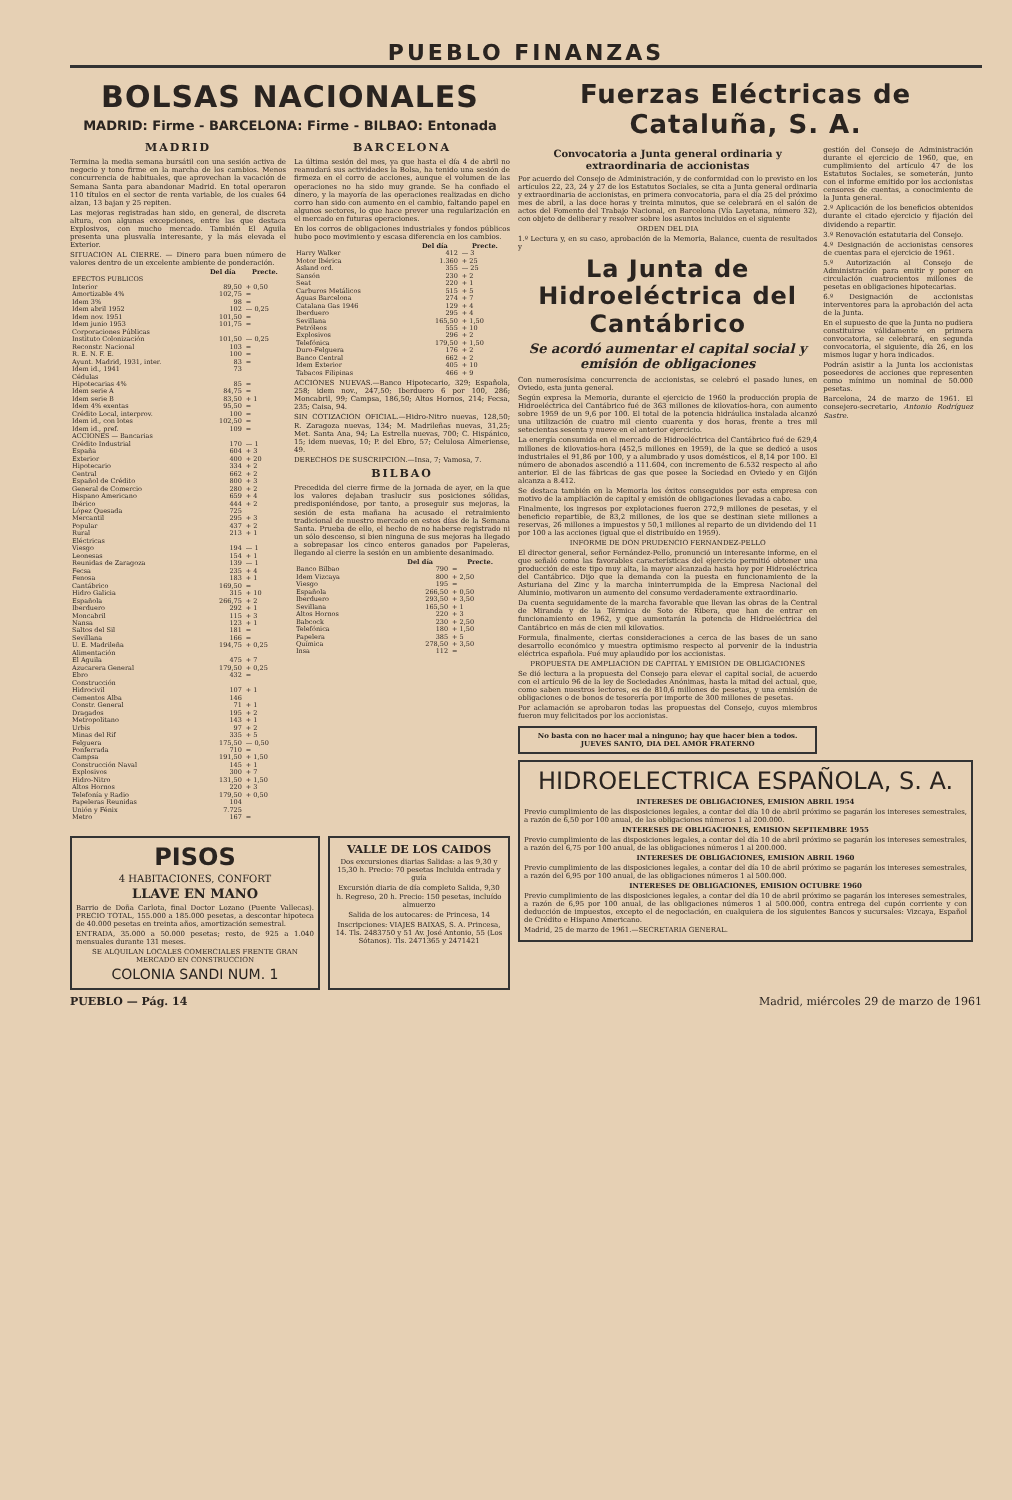PUEBLO FINANZAS
BOLSAS NACIONALES
MADRID: Firme - BARCELONA: Firme - BILBAO: Entonada
MADRID
Termina la media semana bursátil con una sesión activa de negocio y tono firme en la marcha de los cambios. Menos concurrencia de habituales, que aprovechan la vacación de Semana Santa para abandonar Madrid. En total operaron 110 títulos en el sector de renta variable, de los cuales 64 alzan, 13 bajan y 25 repiten.
Las mejoras registradas han sido, en general, de discreta altura, con algunas excepciones, entre las que destaca Explosivos, con mucho mercado. También El Aguila presenta una plusvalía interesante, y la más elevada el Exterior.
SITUACION AL CIERRE. — Dinero para buen número de valores dentro de un excelente ambiente de ponderación.
| | Del día | Precte. |
| --- | --- | --- |
| EFECTOS PUBLICOS | | |
| Interior | 89,50 | + 0,50 |
| Amortizable 4% | 102,75 | = |
| Idem 3% | 98 | = |
| Idem abril 1952 | 102 | — 0,25 |
| Idem nov. 1951 | 101,50 | = |
| Idem junio 1953 | 101,75 | = |
| Corporaciones Públicas | | |
| Instituto Colonización | 101,50 | — 0,25 |
| Reconstr. Nacional | 103 | = |
| R. E. N. F. E. | 100 | = |
| Ayunt. Madrid, 1931, inter. | 83 | = |
| Idem id., 1941 | 73 | |
| Cédulas | | |
| Hipotecarias 4% | 85 | = |
| Idem serie A | 84,75 | = |
| Idem serie B | 83,50 | + 1 |
| Idem 4% exentas | 95,50 | = |
| Crédito Local, interprov. | 100 | = |
| Idem id., con lotes | 102,50 | = |
| Idem id., pref. | 109 | = |
| ACCIONES — Bancarias | | |
| Crédito Industrial | 170 | — 1 |
| España | 604 | + 3 |
| Exterior | 400 | + 20 |
| Hipotecario | 334 | + 2 |
| Central | 662 | + 2 |
| Español de Crédito | 800 | + 3 |
| General de Comercio | 280 | + 2 |
| Hispano Americano | 659 | + 4 |
| Ibérico | 444 | + 2 |
| López Quesada | 725 | |
| Mercantil | 295 | + 3 |
| Popular | 437 | + 2 |
| Rural | 213 | + 1 |
| Eléctricas | | |
| Viesgo | 194 | — 1 |
| Leonesas | 154 | + 1 |
| Reunidas de Zaragoza | 139 | — 1 |
| Fecsa | 235 | + 4 |
| Fenosa | 183 | + 1 |
| Cantábrico | 169,50 | = |
| Hidro Galicia | 315 | + 10 |
| Española | 266,75 | + 2 |
| Iberduero | 292 | + 1 |
| Moncabril | 115 | + 3 |
| Nansa | 123 | + 1 |
| Saltos del Sil | 181 | = |
| Sevillana | 166 | = |
| U. E. Madrileña | 194,75 | + 0,25 |
| Alimentación | | |
| El Aguila | 475 | + 7 |
| Azucarera General | 179,50 | + 0,25 |
| Ebro | 432 | = |
| Construcción | | |
| Hidrocivil | 107 | + 1 |
| Cementos Alba | 146 | |
| Constr. General | 71 | + 1 |
| Dragados | 195 | + 2 |
| Metropolitano | 143 | + 1 |
| Urbis | 97 | + 2 |
| Minas del Rif | 335 | + 5 |
| Felguera | 175,50 | — 0,50 |
| Ponferrada | 710 | = |
| Campsa | 191,50 | + 1,50 |
| Construcción Naval | 145 | + 1 |
| Explosivos | 300 | + 7 |
| Hidro-Nitro | 131,50 | + 1,50 |
| Altos Hornos | 220 | + 3 |
| Telefonía y Radio | 179,50 | + 0,50 |
| Papeleras Reunidas | 104 | |
| Unión y Fénix | 7.725 | |
| Metro | 167 | = |
BARCELONA
La última sesión del mes, ya que hasta el día 4 de abril no reanudará sus actividades la Bolsa, ha tenido una sesión de firmeza en el corro de acciones, aunque el volumen de las operaciones no ha sido muy grande. Se ha confiado el dinero, y la mayoría de las operaciones realizadas en dicho corro han sido con aumento en el cambio, faltando papel en algunos sectores, lo que hace prever una regularización en el mercado en futuras operaciones.
En los corros de obligaciones industriales y fondos públicos hubo poco movimiento y escasa diferencia en los cambios.
| | Del día | Precte. |
| --- | --- | --- |
| Harry Walker | 412 | — 3 |
| Motor Ibérica | 1.360 | + 25 |
| Asland ord. | 355 | — 25 |
| Sansón | 230 | + 2 |
| Seat | 220 | + 1 |
| Carburos Metálicos | 515 | + 5 |
| Aguas Barcelona | 274 | + 7 |
| Catalana Gas 1946 | 129 | + 4 |
| Iberduero | 295 | + 4 |
| Sevillana | 165,50 | + 1,50 |
| Petróleos | 555 | + 10 |
| Explosivos | 296 | + 2 |
| Telefónica | 179,50 | + 1,50 |
| Duro-Felguera | 176 | + 2 |
| Banco Central | 662 | + 2 |
| Idem Exterior | 405 | + 10 |
| Tabacos Filipinas | 466 | + 9 |
ACCIONES NUEVAS.—Banco Hipotecario, 329; Española, 258; idem nov., 247,50; Iberduero 6 por 100, 286; Moncabril, 99; Campsa, 186,50; Altos Hornos, 214; Fecsa, 235; Caisa, 94.
SIN COTIZACION OFICIAL.—Hidro-Nitro nuevas, 128,50; R. Zaragoza nuevas, 134; M. Madrileñas nuevas, 31,25; Met. Santa Ana, 94; La Estrella nuevas, 700; C. Hispánico, 15; idem nuevas, 10; P. del Ebro, 57; Celulosa Almeriense, 49.
DERECHOS DE SUSCRIPCION.—Insa, 7; Vamosa, 7.
BILBAO
Precedida del cierre firme de la jornada de ayer, en la que los valores dejaban traslucir sus posiciones sólidas, predisponiéndose, por tanto, a proseguir sus mejoras, la sesión de esta mañana ha acusado el retraimiento tradicional de nuestro mercado en estos días de la Semana Santa. Prueba de ello, el hecho de no haberse registrado ni un sólo descenso, si bien ninguna de sus mejoras ha llegado a sobrepasar los cinco enteros ganados por Papeleras, llegando al cierre la sesión en un ambiente desanimado.
| | Del día | Precte. |
| --- | --- | --- |
| Banco Bilbao | 790 | = |
| Idem Vizcaya | 800 | + 2,50 |
| Viesgo | 195 | = |
| Española | 266,50 | + 0,50 |
| Iberduero | 293,50 | + 3,50 |
| Sevillana | 165,50 | + 1 |
| Altos Hornos | 220 | + 3 |
| Babcock | 230 | + 2,50 |
| Telefónica | 180 | + 1,50 |
| Papelera | 385 | + 5 |
| Química | 278,50 | + 3,50 |
| Insa | 112 | = |
PISOS
4 HABITACIONES, CONFORT
LLAVE EN MANO
Barrio de Doña Carlota, final Doctor Lozano (Puente Vallecas). PRECIO TOTAL, 155.000 a 185.000 pesetas, a descontar hipoteca de 40.000 pesetas en treinta años, amortización semestral.
ENTRADA, 35.000 a 50.000 pesetas; resto, de 925 a 1.040 mensuales durante 131 meses.
SE ALQUILAN LOCALES COMERCIALES FRENTE GRAN MERCADO EN CONSTRUCCION
COLONIA SANDI NUM. 1
VALLE DE LOS CAIDOS
Dos excursiones diarias Salidas: a las 9,30 y 15,30 h. Precio: 70 pesetas Incluida entrada y guía
Excursión diaria de día completo Salida, 9,30 h. Regreso, 20 h. Precio: 150 pesetas, incluído almuerzo
Salida de los autocares: de Princesa, 14
Inscripciones: VIAJES BAIXAS, S. A. Princesa, 14. Tls. 2483750 y 51 Av. José Antonio, 55 (Los Sótanos). Tls. 2471365 y 2471421
Fuerzas Eléctricas de Cataluña, S. A.
Convocatoria a Junta general ordinaria y extraordinaria de accionistas
Por acuerdo del Consejo de Administración, y de conformidad con lo previsto en los artículos 22, 23, 24 y 27 de los Estatutos Sociales, se cita a Junta general ordinaria y extraordinaria de accionistas, en primera convocatoria, para el día 25 del próximo mes de abril, a las doce horas y treinta minutos, que se celebrará en el salón de actos del Fomento del Trabajo Nacional, en Barcelona (Vía Layetana, número 32), con objeto de deliberar y resolver sobre los asuntos incluidos en el siguiente
ORDEN DEL DIA
1.º Lectura y, en su caso, aprobación de la Memoria, Balance, cuenta de resultados y
La Junta de Hidroeléctrica del Cantábrico
Se acordó aumentar el capital social y emisión de obligaciones
Con numerosísima concurrencia de accionistas, se celebró el pasado lunes, en Oviedo, esta junta general.
Según expresa la Memoria, durante el ejercicio de 1960 la producción propia de Hidroeléctrica del Cantábrico fué de 363 millones de kilovatios-hora, con aumento sobre 1959 de un 9,6 por 100. El total de la potencia hidráulica instalada alcanzó una utilización de cuatro mil ciento cuarenta y dos horas, frente a tres mil setecientas sesenta y nueve en el anterior ejercicio.
La energía consumida en el mercado de Hidroeléctrica del Cantábrico fué de 629,4 millones de kilovatios-hora (452,5 millones en 1959), de la que se dedicó a usos industriales el 91,86 por 100, y a alumbrado y usos domésticos, el 8,14 por 100. El número de abonados ascendió a 111.604, con incremento de 6.532 respecto al año anterior. El de las fábricas de gas que posee la Sociedad en Oviedo y en Gijón alcanza a 8.412.
Se destaca también en la Memoria los éxitos conseguidos por esta empresa con motivo de la ampliación de capital y emisión de obligaciones llevadas a cabo.
Finalmente, los ingresos por explotaciones fueron 272,9 millones de pesetas, y el beneficio repartible, de 83,2 millones, de los que se destinan siete millones a reservas, 26 millones a impuestos y 50,1 millones al reparto de un dividendo del 11 por 100 a las acciones (igual que el distribuído en 1959).
INFORME DE DON PRUDENCIO FERNANDEZ-PELLO
El director general, señor Fernández-Pello, pronunció un interesante informe, en el que señaló como las favorables características del ejercicio permitió obtener una producción de este tipo muy alta, la mayor alcanzada hasta hoy por Hidroeléctrica del Cantábrico. Dijo que la demanda con la puesta en funcionamiento de la Asturiana del Zinc y la marcha ininterrumpida de la Empresa Nacional del Aluminio, motivaron un aumento del consumo verdaderamente extraordinario.
Da cuenta seguidamente de la marcha favorable que llevan las obras de la Central de Miranda y de la Térmica de Soto de Ribera, que han de entrar en funcionamiento en 1962, y que aumentarán la potencia de Hidroeléctrica del Cantábrico en más de cien mil kilovatios.
Formula, finalmente, ciertas consideraciones a cerca de las bases de un sano desarrollo económico y muestra optimismo respecto al porvenir de la industria eléctrica española. Fué muy aplaudido por los accionistas.
PROPUESTA DE AMPLIACION DE CAPITAL Y EMISION DE OBLIGACIONES
Se dió lectura a la propuesta del Consejo para elevar el capital social, de acuerdo con el artículo 96 de la ley de Sociedades Anónimas, hasta la mitad del actual, que, como saben nuestros lectores, es de 810,6 millones de pesetas, y una emisión de obligaciones o de bonos de tesorería por importe de 300 millones de pesetas.
Por aclamación se aprobaron todas las propuestas del Consejo, cuyos miembros fueron muy felicitados por los accionistas.
No basta con no hacer mal a ninguno; hay que hacer bien a todos. JUEVES SANTO, DIA DEL AMOR FRATERNO
gestión del Consejo de Administración durante el ejercicio de 1960, que, en cumplimiento del artículo 47 de los Estatutos Sociales, se someterán, junto con el informe emitido por los accionistas censores de cuentas, a conocimiento de la Junta general.
2.º Aplicación de los beneficios obtenidos durante el citado ejercicio y fijación del dividendo a repartir.
3.º Renovación estatutaria del Consejo.
4.º Designación de accionistas censores de cuentas para el ejercicio de 1961.
5.º Autorización al Consejo de Administración para emitir y poner en circulación cuatrocientos millones de pesetas en obligaciones hipotecarias.
6.º Designación de accionistas interventores para la aprobación del acta de la Junta.
En el supuesto de que la Junta no pudiera constituirse válidamente en primera convocatoria, se celebrará, en segunda convocatoria, el siguiente, día 26, en los mismos lugar y hora indicados.
Podrán asistir a la Junta los accionistas poseedores de acciones que representen como mínimo un nominal de 50.000 pesetas.
Barcelona, 24 de marzo de 1961. El consejero-secretario, Antonio Rodríguez Sastre.
HIDROELECTRICA ESPAÑOLA, S. A.
INTERESES DE OBLIGACIONES, EMISION ABRIL 1954
Previo cumplimiento de las disposiciones legales, a contar del día 10 de abril próximo se pagarán los intereses semestrales, a razón de 6,50 por 100 anual, de las obligaciones números 1 al 200.000.
INTERESES DE OBLIGACIONES, EMISION SEPTIEMBRE 1955
Previo cumplimiento de las disposiciones legales, a contar del día 10 de abril próximo se pagarán los intereses semestrales, a razón del 6,75 por 100 anual, de las obligaciones números 1 al 200.000.
INTERESES DE OBLIGACIONES, EMISION ABRIL 1960
Previo cumplimiento de las disposiciones legales, a contar del día 10 de abril próximo se pagarán los intereses semestrales, a razón del 6,95 por 100 anual, de las obligaciones números 1 al 500.000.
INTERESES DE OBLIGACIONES, EMISION OCTUBRE 1960
Previo cumplimiento de las disposiciones legales, a contar del día 10 de abril próximo se pagarán los intereses semestrales, a razón de 6,95 por 100 anual, de las obligaciones números 1 al 500.000, contra entrega del cupón corriente y con deducción de impuestos, excepto el de negociación, en cualquiera de los siguientes Bancos y sucursales: Vizcaya, Español de Crédito e Hispano Americano.
Madrid, 25 de marzo de 1961.—SECRETARIA GENERAL.
PUEBLO — Pág. 14 Madrid, miércoles 29 de marzo de 1961